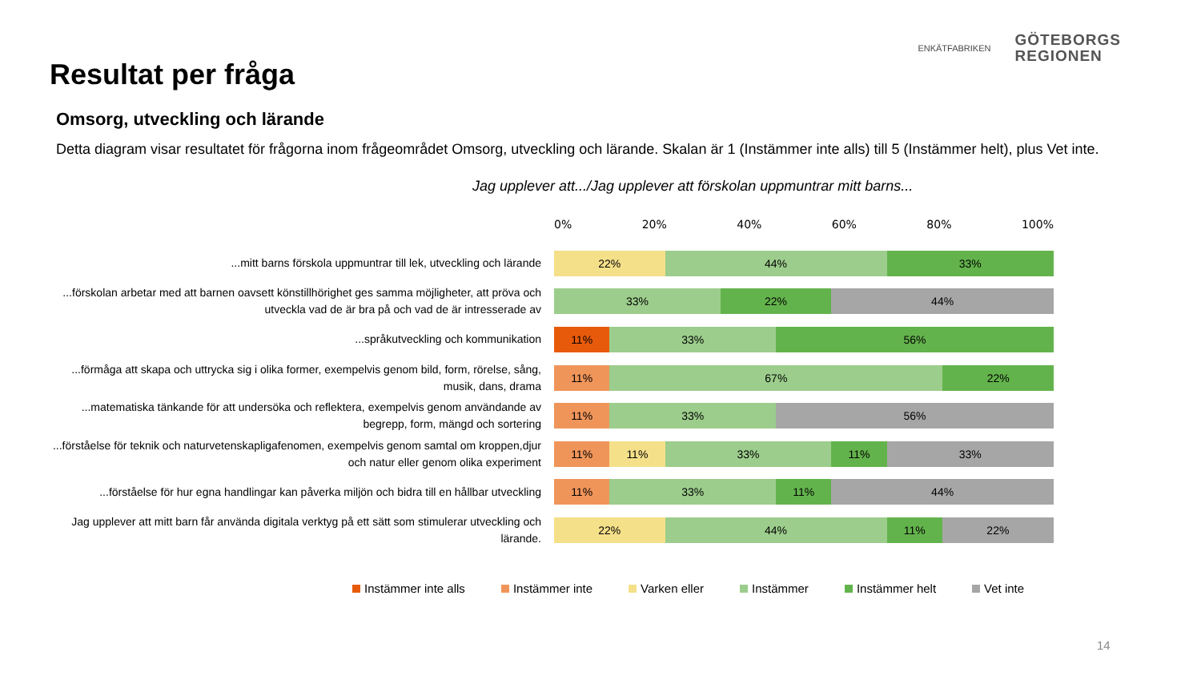Resultat per fråga
ENKÄTFABRIKEN
GÖTEBORGS
REGIONEN
Omsorg, utveckling och lärande
Detta diagram visar resultatet för frågorna inom frågeområdet Omsorg, utveckling och lärande. Skalan är 1 (Instämmer inte alls) till 5 (Instämmer helt), plus Vet inte.
Jag upplever att.../Jag upplever att förskolan uppmuntrar mitt barns...
0% 20% 40% 60% 80% 100%
...mitt barns förskola uppmuntrar till lek, utveckling och lärande
22% 44% 33%
...förskolan arbetar med att barnen oavsett könstillhörighet ges samma möjligheter, att pröva och utveckla vad de är bra på och vad de är intresserade av
33% 22% 44%
...språkutveckling och kommunikation
11% 33% 56%
...förmåga att skapa och uttrycka sig i olika former, exempelvis genom bild, form, rörelse, sång, musik, dans, drama
11% 67% 22%
...matematiska tänkande för att undersöka och reflektera, exempelvis genom användande av begrepp, form, mängd och sortering
11% 33% 56%
...förståelse för teknik och naturvetenskapligafenomen, exempelvis genom samtal om kroppen,djur och natur eller genom olika experiment
11% 11% 33% 11% 33%
...förståelse för hur egna handlingar kan påverka miljön och bidra till en hållbar utveckling
11% 33% 11% 44%
Jag upplever att mitt barn får använda digitala verktyg på ett sätt som stimulerar utveckling och lärande.
22% 44% 11% 22%
Instämmer inte alls Instämmer inte Varken eller Instämmer Instämmer helt Vet inte
14